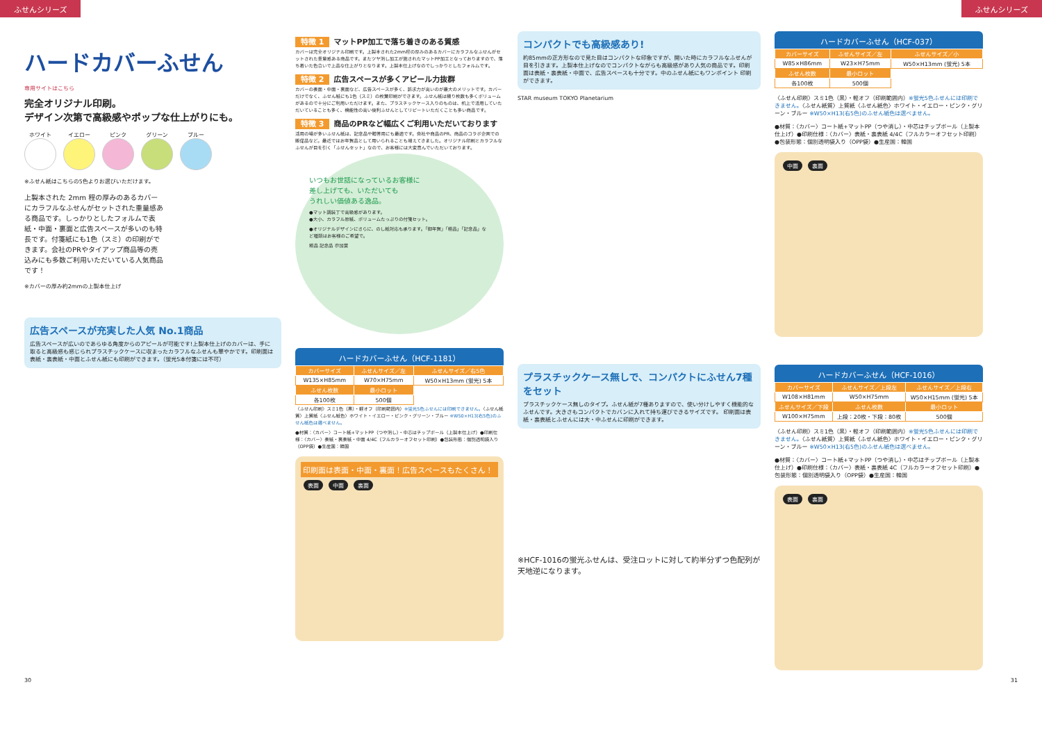ふせんシリーズ ふせんシリーズ
ハードカバーふせん
専用サイトはこちら
完全オリジナル印刷。
デザイン次第で高級感やポップな仕上がりにも。
ホワイト イエロー ピンク グリーン ブルー
※ふせん紙はこちらの5色よりお選びいただけます。
上製本された 2mm 程の厚みのあるカバーにカラフルなふせんがセットされた重量感ある商品です。しっかりとしたフォルムで表紙・中面・裏面と広告スペースが多いのも特長です。付箋紙にも1色（スミ）の印刷ができます。会社のPRやタイアップ商品等の売込みにも多数ご利用いただいている人気商品です！
※カバーの厚み約2mmの上製本仕上げ
広告スペースが充実した人気 No.1商品
広告スペースが広いのであらゆる角度からのアピールが可能です!上製本仕上げのカバーは、手に取ると高級感も感じられプラスチックケースに収まったカラフルなふせんも華やかです。印刷面は表紙・裏表紙・中面とふせん紙にも印刷ができます。（蛍光5本付箋には不可）
特徴 1 マットPP加工で落ち着きのある質感
カバーは完全オリジナル印刷です。上製本された2mm程の厚みのあるカバーにカラフルなふせんがセットされた重量感ある商品です。またツヤ消し加工が施されたマットPP加工となっておりますので、落ち着いた色合いで上品な仕上がりとなります。上製本仕上げなのでしっかりとしたフォルムです。
特徴 2 広告スペースが多くアピール力抜群
カバーの表面・中面・裏面など、広告スペースが多く、訴求力が高いのが最大のメリットです。カバーだけでなく、ふせん紙にも1色（スミ）の枚葉印刷ができます。ふせん紙は綴り枚数も多くボリュームがあるので十分にご利用いただけます。また、プラスチックケース入りのものは、机上で活用していただいていることも多く、機能性の高い便利ふせんとしてリピートいただくことも多い商品です。
特徴 3 商品のPRなど幅広くご利用いただいております
活用の場が多いふせん紙は、記念品や贈答用にも最適です。会社や商品のPR、商品のコラボ企画での販促品など。最近ではお年賀品として用いられることも増えてきました。オリジナル印刷とカラフルなふせんが目を引く「ふせんセット」なので、お客様には大変喜んでいただいております。
いつもお世話になっているお客様に
差し上げても、いただいても
うれしい価値ある逸品。
●マット調装丁で高級感があります。
●大小、カラフル原紙、ボリュームたっぷりの付箋セット。
●オリジナルデザインにさらに、のし紙対応も承ります。「御年賀」「粗品」「記念品」など種類はお客様のご希望で。
粗品 記念品 参加賞
ハードカバーふせん（HCF-1181）
| カバーサイズ | ふせんサイズ／左 | ふせんサイズ／右5色 |
| --- | --- | --- |
| W135×H85mm | W70×H75mm | W50×H13mm (蛍光) 5本 |
| ふせん枚数 | 最小ロット | |
| 各100枚 | 500個 | |
〈ふせん印刷〉スミ1色（黒）・軽オフ（印刷範囲内）※蛍光5色ふせんには印刷できません。〈ふせん紙質〉上質紙〈ふせん紙色〉ホワイト・イエロー・ピンク・グリーン・ブルー ※W50×H13(右5色)のふせん紙色は選べません。
●材質：〈カバー〉コート紙+マットPP（つや消し）・中芯はチップボール（上製本仕上げ）●印刷仕様：〈カバー〉表紙・裏表紙・中面 4/4C（フルカラーオフセット印刷）●包装形態：個別透明袋入り（OPP袋）●生産国：韓国
印刷面は表面・中面・裏面！広告スペースもたくさん！
表面 中面 裏面
コンパクトでも高級感あり!
約85mmの正方形なので見た目はコンパクトな印象ですが、開いた時にカラフルなふせんが目を引きます。上製本仕上げなのでコンパクトながらも高級感があり人気の商品です。印刷面は表紙・裏表紙・中面で、広告スペースも十分です。中のふせん紙にもワンポイント 印刷ができます。
STAR museum TOKYO Planetarium
プラスチックケース無しで、コンパクトにふせん7種をセット
プラスチックケース無しのタイプ。ふせん紙が7種ありますので、使い分けしやすく機能的なふせんです。大きさもコンパクトでカバンに入れて持ち運びできるサイズです。 印刷面は表紙・裏表紙とふせんには大・中ふせんに印刷ができます。
※HCF-1016の蛍光ふせんは、受注ロットに対して約半分ずつ色配列が天地逆になります。
ハードカバーふせん（HCF-037）
| カバーサイズ | ふせんサイズ／左 | ふせんサイズ／小 |
| --- | --- | --- |
| W85×H86mm | W23×H75mm | W50×H13mm (蛍光) 5本 |
| ふせん枚数 | 最小ロット | |
| 各100枚 | 500個 | |
〈ふせん印刷〉スミ1色（黒）・軽オフ（印刷範囲内）※蛍光5色ふせんには印刷できません。〈ふせん紙質〉上質紙〈ふせん紙色〉ホワイト・イエロー・ピンク・グリーン・ブルー ※W50×H13(右5色)のふせん紙色は選べません。
●材質：〈カバー〉コート紙+マットPP（つや消し）・中芯はチップボール（上製本仕上げ）●印刷仕様：〈カバー〉表紙・裏表紙 4/4C（フルカラーオフセット印刷）●包装形態：個別透明袋入り（OPP袋）●生産国：韓国
中面 裏面
ハードカバーふせん（HCF-1016）
| カバーサイズ | ふせんサイズ／上段左 | ふせんサイズ／上段右 |
| --- | --- | --- |
| W108×H81mm | W50×H75mm | W50×H15mm (蛍光) 5本 |
| ふせんサイズ／下段 | ふせん枚数 | 最小ロット |
| W100×H75mm | 上段：20枚・下段：80枚 | 500個 |
〈ふせん印刷〉スミ1色（黒）・軽オフ（印刷範囲内）※蛍光5色ふせんには印刷できません。〈ふせん紙質〉上質紙〈ふせん紙色〉ホワイト・イエロー・ピンク・グリーン・ブルー ※W50×H13(右5色)のふせん紙色は選べません。
●材質：〈カバー〉コート紙+マットPP（つや消し）・中芯はチップボール（上製本仕上げ）●印刷仕様：〈カバー〉表紙・裏表紙 4C（フルカラーオフセット印刷）●包装形態：個別透明袋入り（OPP袋）●生産国：韓国
表面 裏面
30 31